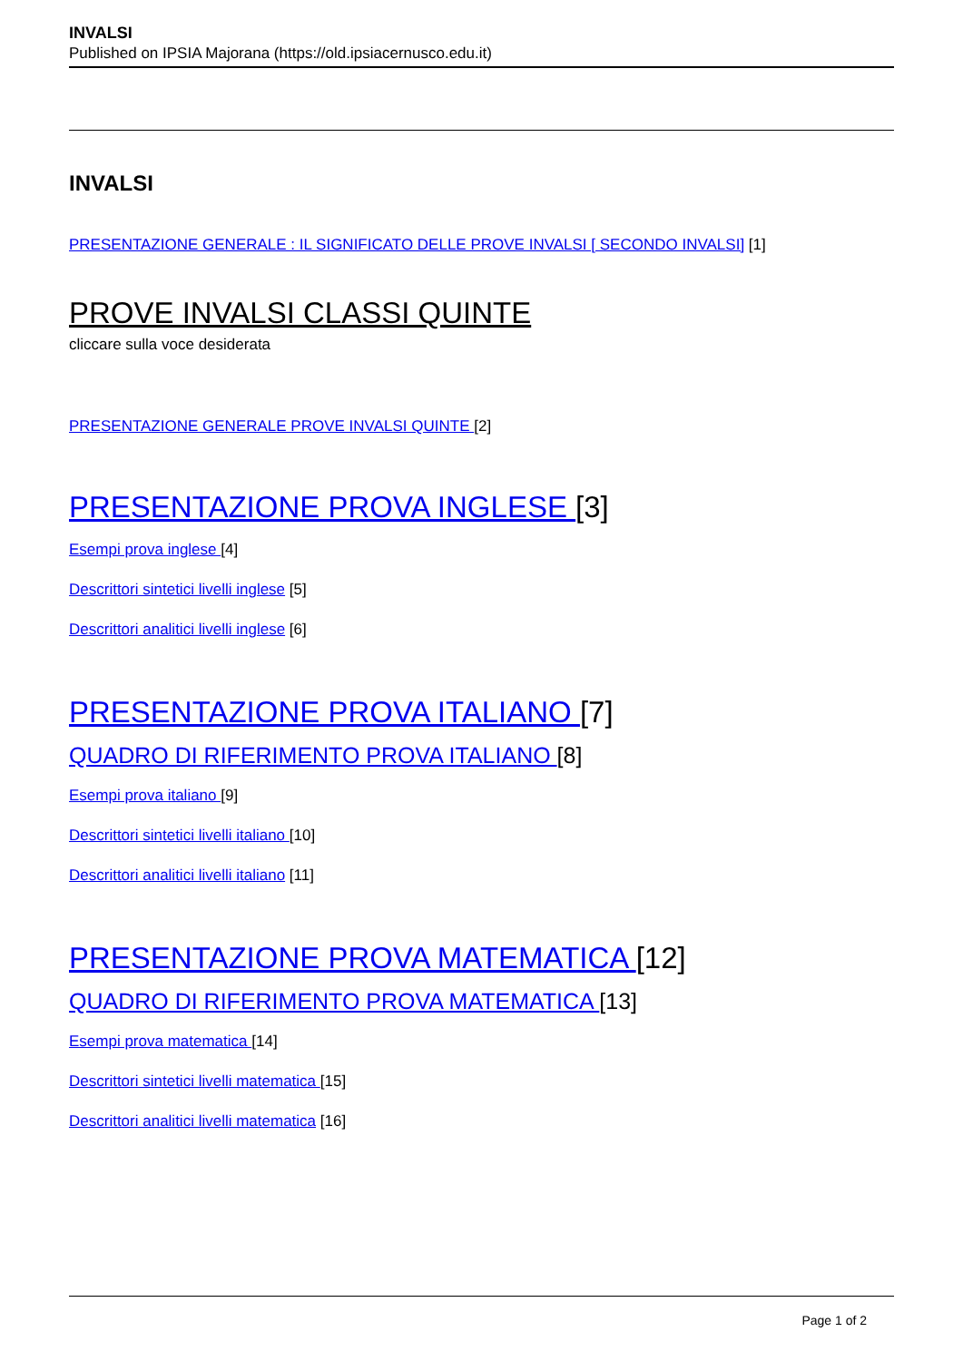INVALSI
Published on IPSIA Majorana (https://old.ipsiacernusco.edu.it)
INVALSI
PRESENTAZIONE GENERALE : IL SIGNIFICATO DELLE PROVE INVALSI [ SECONDO INVALSI] [1]
PROVE INVALSI CLASSI QUINTE
cliccare sulla voce desiderata
PRESENTAZIONE GENERALE PROVE INVALSI QUINTE [2]
PRESENTAZIONE PROVA INGLESE [3]
Esempi prova inglese [4]
Descrittori sintetici livelli inglese [5]
Descrittori analitici livelli inglese [6]
PRESENTAZIONE PROVA ITALIANO [7]
QUADRO DI RIFERIMENTO PROVA ITALIANO [8]
Esempi prova italiano [9]
Descrittori sintetici livelli italiano [10]
Descrittori analitici livelli italiano [11]
PRESENTAZIONE PROVA MATEMATICA [12]
QUADRO DI RIFERIMENTO PROVA MATEMATICA [13]
Esempi prova matematica [14]
Descrittori sintetici livelli matematica [15]
Descrittori analitici livelli matematica [16]
Page 1 of 2